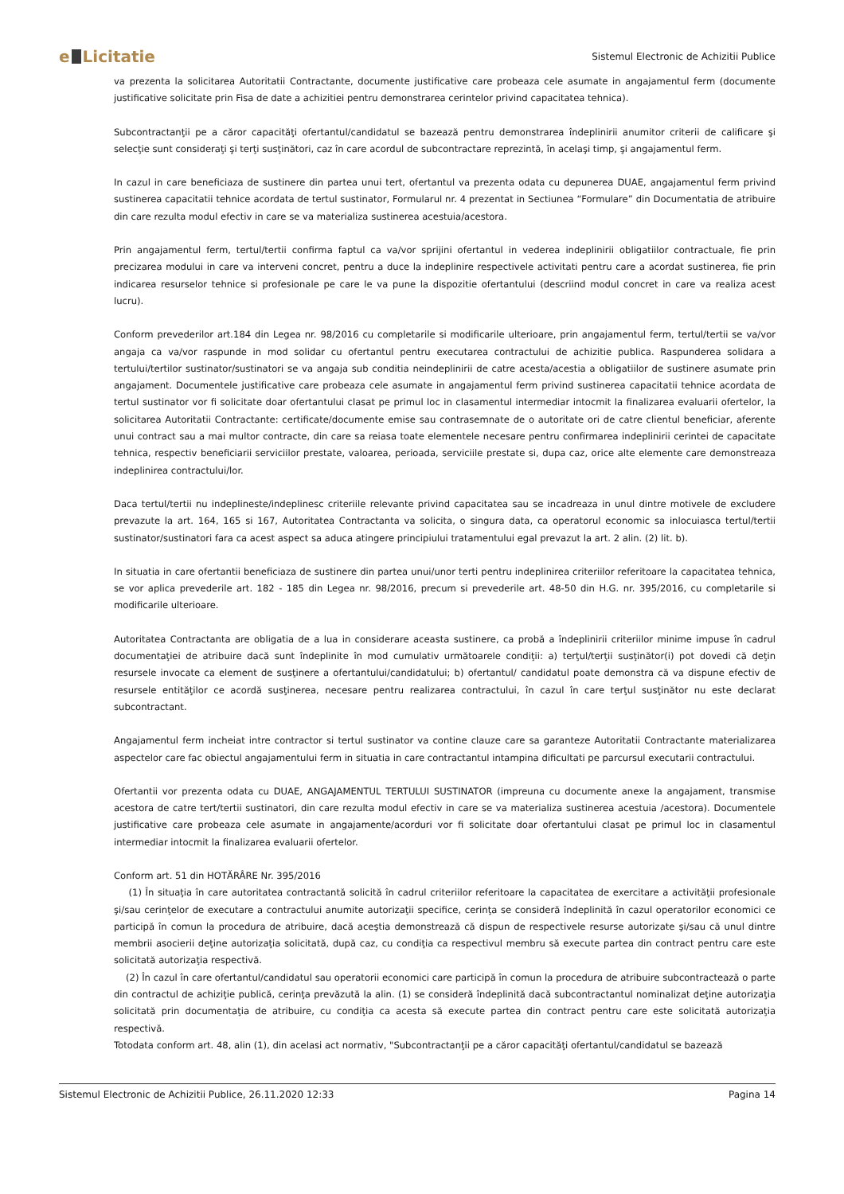e Licitatie
Sistemul Electronic de Achizitii Publice
va prezenta la solicitarea Autoritatii Contractante, documente justificative care probeaza cele asumate in angajamentul ferm (documente justificative solicitate prin Fisa de date a achizitiei pentru demonstrarea cerintelor privind capacitatea tehnica).
Subcontractanţii pe a căror capacităţi ofertantul/candidatul se bazează pentru demonstrarea îndeplinirii anumitor criterii de calificare şi selecţie sunt consideraţi şi terţi susţinători, caz în care acordul de subcontractare reprezintă, în acelaşi timp, şi angajamentul ferm.
In cazul in care beneficiaza de sustinere din partea unui tert, ofertantul va prezenta odata cu depunerea DUAE, angajamentul ferm privind sustinerea capacitatii tehnice acordata de tertul sustinator, Formularul nr. 4 prezentat in Sectiunea “Formulare” din Documentatia de atribuire din care rezulta modul efectiv in care se va materializa sustinerea acestuia/acestora.
Prin angajamentul ferm, tertul/tertii confirma faptul ca va/vor sprijini ofertantul in vederea indeplinirii obligatiilor contractuale, fie prin precizarea modului in care va interveni concret, pentru a duce la indeplinire respectivele activitati pentru care a acordat sustinerea, fie prin indicarea resurselor tehnice si profesionale pe care le va pune la dispozitie ofertantului (descriind modul concret in care va realiza acest lucru).
Conform prevederilor art.184 din Legea nr. 98/2016 cu completarile si modificarile ulterioare, prin angajamentul ferm, tertul/tertii se va/vor angaja ca va/vor raspunde in mod solidar cu ofertantul pentru executarea contractului de achizitie publica. Raspunderea solidara a tertului/tertilor sustinator/sustinatori se va angaja sub conditia neindeplinirii de catre acesta/acestia a obligatiilor de sustinere asumate prin angajament. Documentele justificative care probeaza cele asumate in angajamentul ferm privind sustinerea capacitatii tehnice acordata de tertul sustinator vor fi solicitate doar ofertantului clasat pe primul loc in clasamentul intermediar intocmit la finalizarea evaluarii ofertelor, la solicitarea Autoritatii Contractante: certificate/documente emise sau contrasemnate de o autoritate ori de catre clientul beneficiar, aferente unui contract sau a mai multor contracte, din care sa reiasa toate elementele necesare pentru confirmarea indeplinirii cerintei de capacitate tehnica, respectiv beneficiarii serviciilor prestate, valoarea, perioada, serviciile prestate si, dupa caz, orice alte elemente care demonstreaza indeplinirea contractului/lor.
Daca tertul/tertii nu indeplineste/indeplinesc criteriile relevante privind capacitatea sau se incadreaza in unul dintre motivele de excludere prevazute la art. 164, 165 si 167, Autoritatea Contractanta va solicita, o singura data, ca operatorul economic sa inlocuiasca tertul/tertii sustinator/sustinatori fara ca acest aspect sa aduca atingere principiului tratamentului egal prevazut la art. 2 alin. (2) lit. b).
In situatia in care ofertantii beneficiaza de sustinere din partea unui/unor terti pentru indeplinirea criteriilor referitoare la capacitatea tehnica, se vor aplica prevederile art. 182 - 185 din Legea nr. 98/2016, precum si prevederile art. 48-50 din H.G. nr. 395/2016, cu completarile si modificarile ulterioare.
Autoritatea Contractanta are obligatia de a lua in considerare aceasta sustinere, ca probă a îndeplinirii criteriilor minime impuse în cadrul documentaţiei de atribuire dacă sunt îndeplinite în mod cumulativ următoarele condiţii: a) terţul/terţii susţinător(i) pot dovedi că deţin resursele invocate ca element de susţinere a ofertantului/candidatului; b) ofertantul/ candidatul poate demonstra că va dispune efectiv de resursele entităţilor ce acordă susţinerea, necesare pentru realizarea contractului, în cazul în care terţul susţinător nu este declarat subcontractant.
Angajamentul ferm incheiat intre contractor si tertul sustinator va contine clauze care sa garanteze Autoritatii Contractante materializarea aspectelor care fac obiectul angajamentului ferm in situatia in care contractantul intampina dificultati pe parcursul executarii contractului.
Ofertantii vor prezenta odata cu DUAE, ANGAJAMENTUL TERTULUI SUSTINATOR (impreuna cu documente anexe la angajament, transmise acestora de catre tert/tertii sustinatori, din care rezulta modul efectiv in care se va materializa sustinerea acestuia /acestora). Documentele justificative care probeaza cele asumate in angajamente/acorduri vor fi solicitate doar ofertantului clasat pe primul loc in clasamentul intermediar intocmit la finalizarea evaluarii ofertelor.
Conform art. 51 din HOTĂRÂRE Nr. 395/2016
(1) În situaţia în care autoritatea contractantă solicită în cadrul criteriilor referitoare la capacitatea de exercitare a activităţii profesionale şi/sau cerinţelor de executare a contractului anumite autorizaţii specifice, cerinţa se consideră îndeplinită în cazul operatorilor economici ce participă în comun la procedura de atribuire, dacă aceştia demonstrează că dispun de respectivele resurse autorizate şi/sau că unul dintre membrii asocierii deţine autorizaţia solicitată, după caz, cu condiţia ca respectivul membru să execute partea din contract pentru care este solicitată autorizaţia respectivă.
(2) În cazul în care ofertantul/candidatul sau operatorii economici care participă în comun la procedura de atribuire subcontractează o parte din contractul de achiziţie publică, cerinţa prevăzută la alin. (1) se consideră îndeplinită dacă subcontractantul nominalizat deţine autorizaţia solicitată prin documentaţia de atribuire, cu condiţia ca acesta să execute partea din contract pentru care este solicitată autorizaţia respectivă.
Totodata conform art. 48, alin (1), din acelasi act normativ, "Subcontractanţii pe a căror capacităţi ofertantul/candidatul se bazează
Sistemul Electronic de Achizitii Publice, 26.11.2020 12:33 Pagina 14